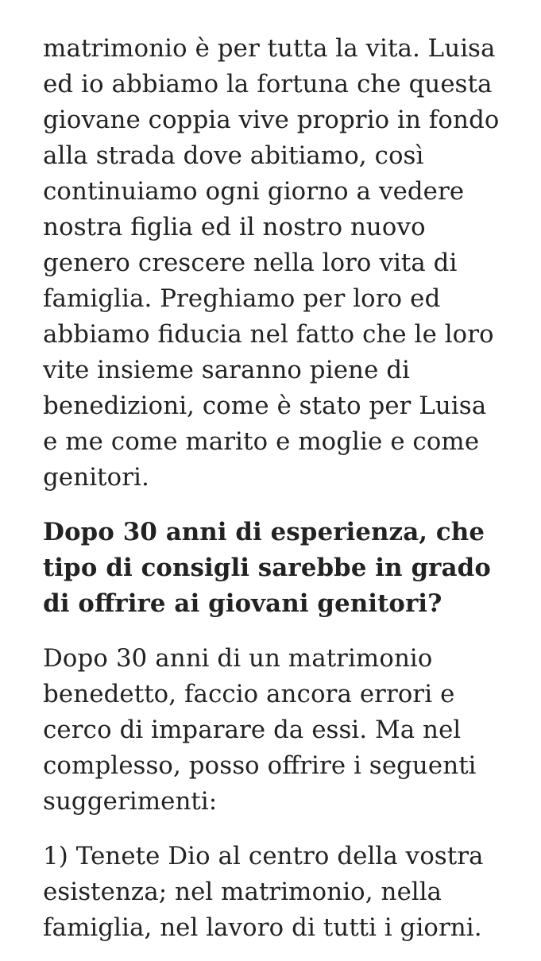matrimonio è per tutta la vita. Luisa ed io abbiamo la fortuna che questa giovane coppia vive proprio in fondo alla strada dove abitiamo, così continuiamo ogni giorno a vedere nostra figlia ed il nostro nuovo genero crescere nella loro vita di famiglia. Preghiamo per loro ed abbiamo fiducia nel fatto che le loro vite insieme saranno piene di benedizioni, come è stato per Luisa e me come marito e moglie e come genitori.
Dopo 30 anni di esperienza, che tipo di consigli sarebbe in grado di offrire ai giovani genitori?
Dopo 30 anni di un matrimonio benedetto, faccio ancora errori e cerco di imparare da essi. Ma nel complesso, posso offrire i seguenti suggerimenti:
1) Tenete Dio al centro della vostra esistenza; nel matrimonio, nella famiglia, nel lavoro di tutti i giorni.